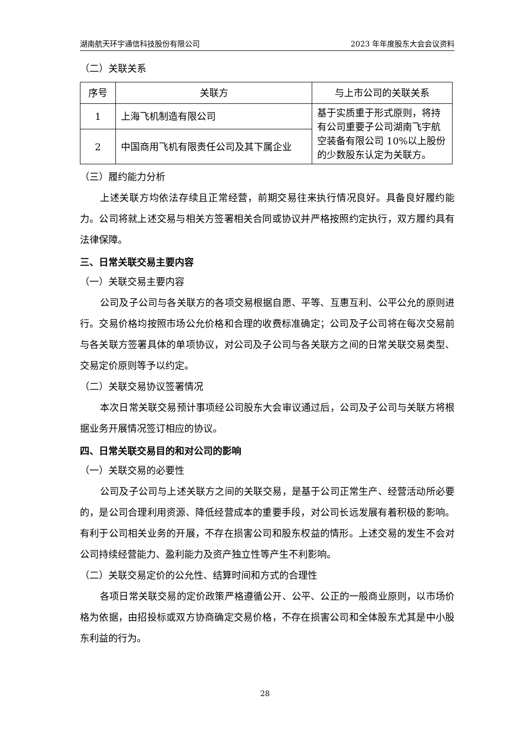湖南航天环宇通信科技股份有限公司 2023 年年度股东大会会议资料
（二）关联关系
| 序号 | 关联方 | 与上市公司的关联关系 |
| --- | --- | --- |
| 1 | 上海飞机制造有限公司 | 基于实质重于形式原则，将持有公司重要子公司湖南飞宇航空装备有限公司 10%以上股份的少数股东认定为关联方。 |
| 2 | 中国商用飞机有限责任公司及其下属企业 | |
（三）履约能力分析
上述关联方均依法存续且正常经营，前期交易往来执行情况良好。具备良好履约能力。公司将就上述交易与相关方签署相关合同或协议并严格按照约定执行，双方履约具有法律保障。
三、日常关联交易主要内容
（一）关联交易主要内容
公司及子公司与各关联方的各项交易根据自愿、平等、互惠互利、公平公允的原则进行。交易价格均按照市场公允价格和合理的收费标准确定；公司及子公司将在每次交易前与各关联方签署具体的单项协议，对公司及子公司与各关联方之间的日常关联交易类型、交易定价原则等予以约定。
（二）关联交易协议签署情况
本次日常关联交易预计事项经公司股东大会审议通过后，公司及子公司与关联方将根据业务开展情况签订相应的协议。
四、日常关联交易目的和对公司的影响
（一）关联交易的必要性
公司及子公司与上述关联方之间的关联交易，是基于公司正常生产、经营活动所必要的，是公司合理利用资源、降低经营成本的重要手段，对公司长远发展有着积极的影响。有利于公司相关业务的开展，不存在损害公司和股东权益的情形。上述交易的发生不会对公司持续经营能力、盈利能力及资产独立性等产生不利影响。
（二）关联交易定价的公允性、结算时间和方式的合理性
各项日常关联交易的定价政策严格遵循公开、公平、公正的一般商业原则，以市场价格为依据，由招投标或双方协商确定交易价格，不存在损害公司和全体股东尤其是中小股东利益的行为。
28